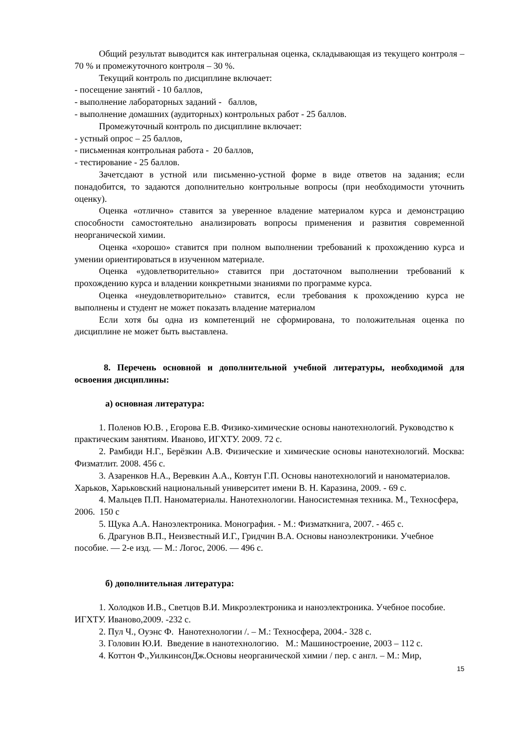Общий результат выводится как интегральная оценка, складывающая из текущего контроля – 70 % и промежуточного контроля – 30 %.
Текущий контроль по дисциплине включает:
- посещение занятий - 10 баллов,
- выполнение лабораторных заданий - баллов,
- выполнение домашних (аудиторных) контрольных работ - 25 баллов.
Промежуточный контроль по дисциплине включает:
- устный опрос – 25 баллов,
- письменная контрольная работа - 20 баллов,
- тестирование - 25 баллов.
Зачетсдают в устной или письменно-устной форме в виде ответов на задания; если понадобится, то задаются дополнительно контрольные вопросы (при необходимости уточнить оценку).
Оценка «отлично» ставится за уверенное владение материалом курса и демонстрацию способности самостоятельно анализировать вопросы применения и развития современной неорганической химии.
Оценка «хорошо» ставится при полном выполнении требований к прохождению курса и умении ориентироваться в изученном материале.
Оценка «удовлетворительно» ставится при достаточном выполнении требований к прохождению курса и владении конкретными знаниями по программе курса.
Оценка «неудовлетворительно» ставится, если требования к прохождению курса не выполнены и студент не может показать владение материалом
Если хотя бы одна из компетенций не сформирована, то положительная оценка по дисциплине не может быть выставлена.
8. Перечень основной и дополнительной учебной литературы, необходимой для освоения дисциплины:
а) основная литература:
1. Поленов Ю.В. , Егорова Е.В. Физико-химические основы нанотехнологий. Руководство к практическим занятиям. Иваново, ИГХТУ. 2009. 72 с.
2. Рамбиди Н.Г., Берёзкин А.В. Физические и химические основы нанотехнологий. Москва: Физматлит. 2008. 456 с.
3. Азаренков Н.А., Веревкин А.А., Ковтун Г.П. Основы нанотехнологий и наноматериалов. Харьков, Харьковский национальный университет имени В. Н. Каразина, 2009. - 69 с.
4. Мальцев П.П. Наноматериалы. Нанотехнологии. Наносистемная техника. М., Техносфера, 2006. 150 с
5. Щука А.А. Наноэлектроника. Монография. - М.: Физматкнига, 2007. - 465 с.
6. Драгунов В.П., Неизвестный И.Г., Гридчин В.А. Основы наноэлектроники. Учебное пособие. — 2-е изд. — М.: Логос, 2006. — 496 с.
б) дополнительная литература:
1. Холодков И.В., Светцов В.И. Микроэлектроника и наноэлектроника. Учебное пособие. ИГХТУ. Иваново,2009. -232 с.
2. Пул Ч., Оуэнс Ф. Нанотехнологии /. – М.: Техносфера, 2004.- 328 с.
3. Головин Ю.И. Введение в нанотехнологию. М.: Машиностроение, 2003 – 112 с.
4. Коттон Ф.,УилкинсонДж.Основы неорганической химии / пер. с англ. – М.: Мир,
15